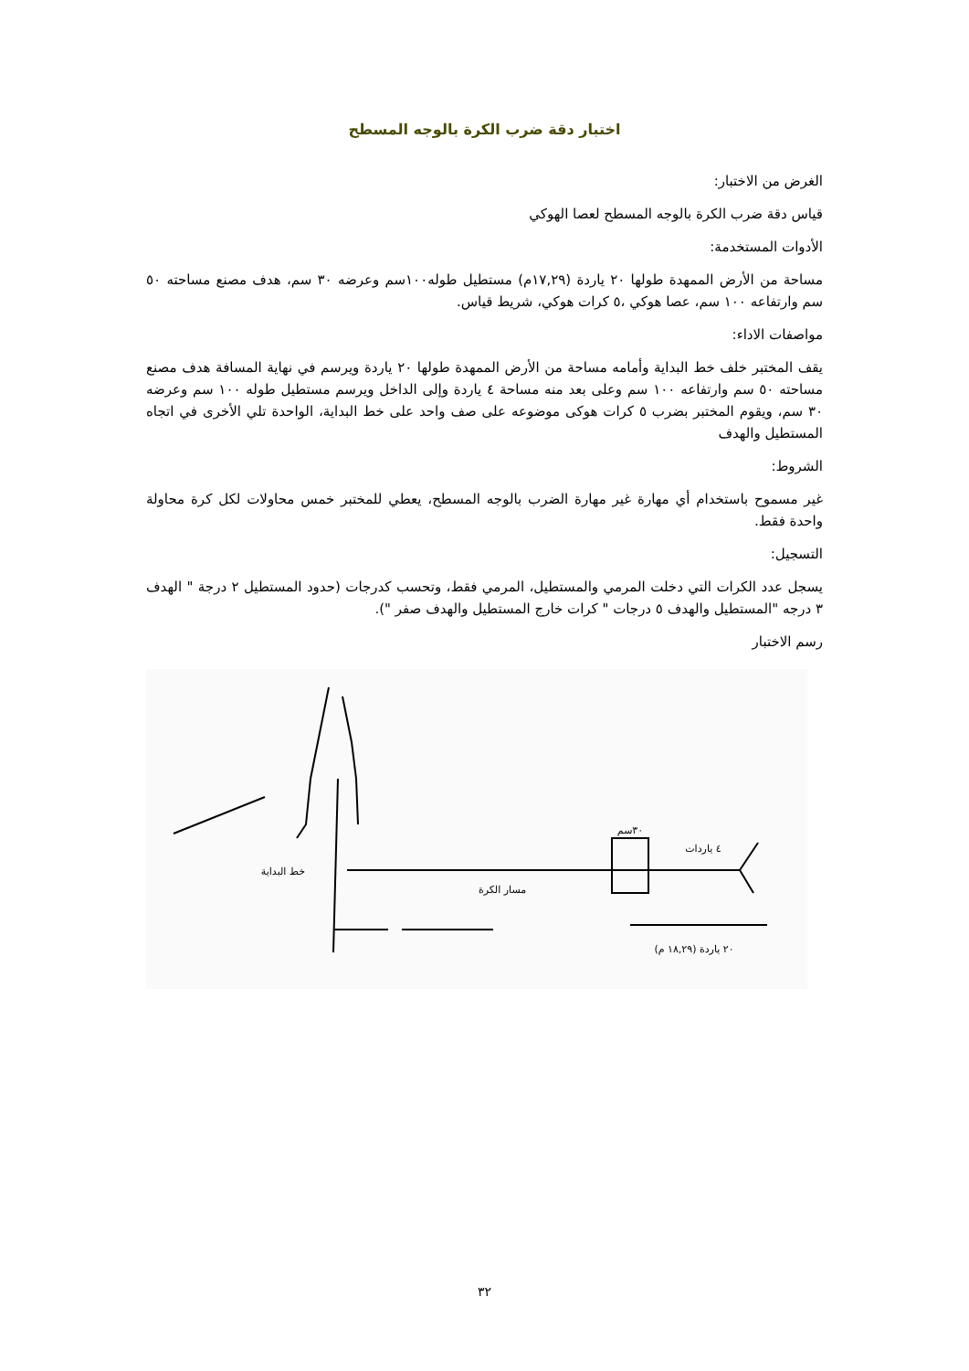اختبار دقة ضرب الكرة بالوجه المسطح
الغرض من الاختبار:
قياس دقة ضرب الكرة بالوجه المسطح لعصا الهوكي
الأدوات المستخدمة:
مساحة من الأرض الممهدة طولها ٢٠ ياردة (١٧,٢٩م) مستطيل طوله١٠٠سم وعرضه ٣٠ سم، هدف مصنع مساحته ٥٠ سم وارتفاعه ١٠٠ سم، عصا هوكي ،٥ كرات هوكي، شريط قياس.
مواصفات الاداء:
يقف المختبر خلف خط البداية وأمامه مساحة من الأرض الممهدة طولها ٢٠ ياردة ويرسم في نهاية المسافة هدف مصنع مساحته ٥٠ سم وارتفاعه ١٠٠ سم وعلى بعد منه مساحة ٤ ياردة وإلى الداخل ويرسم مستطيل طوله ١٠٠ سم وعرضه ٣٠ سم، ويقوم المختبر بضرب ٥ كرات هوكى موضوعه على صف واحد على خط البداية، الواحدة تلي الأخرى في اتجاه المستطيل والهدف
الشروط:
غير مسموح باستخدام أي مهارة غير مهارة الضرب بالوجه المسطح، يعطي للمختبر خمس محاولات لكل كرة محاولة واحدة فقط.
التسجيل:
يسجل عدد الكرات التي دخلت المرمي والمستطيل، المرمي فقط، وتحسب كدرجات (حدود المستطيل ٢ درجة " الهدف ٣ درجه "المستطيل والهدف ٥ درجات " كرات خارج المستطيل والهدف صفر ").
رسم الاختبار
خط البداية
مسار الكرة
٣٠سم
٤ ياردات
٢٠ ياردة (١٨,٢٩ م)
٣٢